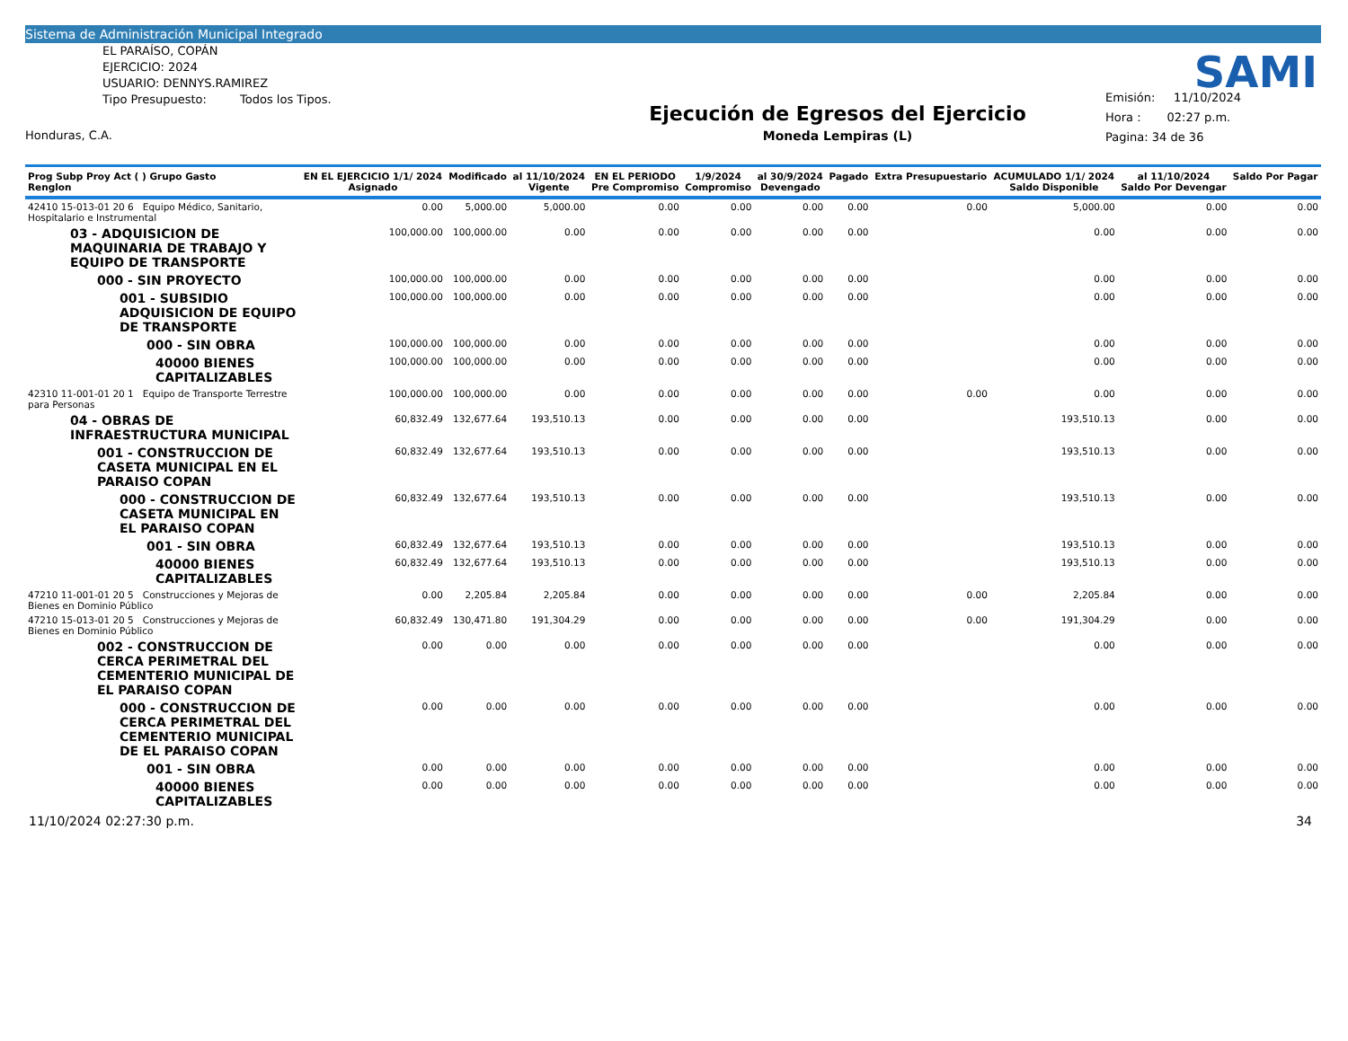Sistema de Administración Municipal Integrado
EL PARAÍSO, COPÁN
EJERCICIO: 2024
USUARIO: DENNYS.RAMIREZ
Tipo Presupuesto: Todos los Tipos.
Honduras, C.A.
Ejecución de Egresos del Ejercicio
Moneda Lempiras (L)
Emisión: 11/10/2024
Hora : 02:27 p.m.
Pagina: 34 de 36
SAMI
| Prog Subp Proy Act ( ) Grupo Gasto Renglon | EN EL EJERCICIO 1/1/ 2024 Asignado | Modificado | al 11/10/2024 Vigente | EN EL PERIODO Pre Compromiso | 1/9/2024 Compromiso | al 30/9/2024 Devengado | Pagado | Extra Presupuestario | ACUMULADO 1/1/ 2024 Saldo Disponible | al 11/10/2024 Saldo Por Devengar | Saldo Por Pagar |
| --- | --- | --- | --- | --- | --- | --- | --- | --- | --- | --- | --- |
| 42410 15-013-01 20 6 Equipo Médico, Sanitario, Hospitalario e Instrumental | 0.00 | 5,000.00 | 5,000.00 | 0.00 | 0.00 | 0.00 | 0.00 | 0.00 | 5,000.00 | 0.00 | 0.00 |
| 03 - ADQUISICION DE MAQUINARIA DE TRABAJO Y EQUIPO DE TRANSPORTE | 100,000.00 | 100,000.00 | 0.00 | 0.00 | 0.00 | 0.00 | 0.00 | | 0.00 | 0.00 | 0.00 |
| 000 - SIN PROYECTO | 100,000.00 | 100,000.00 | 0.00 | 0.00 | 0.00 | 0.00 | 0.00 | | 0.00 | 0.00 | 0.00 |
| 001 - SUBSIDIO ADQUISICION DE EQUIPO DE TRANSPORTE | 100,000.00 | 100,000.00 | 0.00 | 0.00 | 0.00 | 0.00 | 0.00 | | 0.00 | 0.00 | 0.00 |
| 000 - SIN OBRA | 100,000.00 | 100,000.00 | 0.00 | 0.00 | 0.00 | 0.00 | 0.00 | | 0.00 | 0.00 | 0.00 |
| 40000 BIENES CAPITALIZABLES | 100,000.00 | 100,000.00 | 0.00 | 0.00 | 0.00 | 0.00 | 0.00 | | 0.00 | 0.00 | 0.00 |
| 42310 11-001-01 20 1 Equipo de Transporte Terrestre para Personas | 100,000.00 | 100,000.00 | 0.00 | 0.00 | 0.00 | 0.00 | 0.00 | 0.00 | 0.00 | 0.00 | 0.00 |
| 04 - OBRAS DE INFRAESTRUCTURA MUNICIPAL | 60,832.49 | 132,677.64 | 193,510.13 | 0.00 | 0.00 | 0.00 | 0.00 | | 193,510.13 | 0.00 | 0.00 |
| 001 - CONSTRUCCION DE CASETA MUNICIPAL EN EL PARAISO COPAN | 60,832.49 | 132,677.64 | 193,510.13 | 0.00 | 0.00 | 0.00 | 0.00 | | 193,510.13 | 0.00 | 0.00 |
| 000 - CONSTRUCCION DE CASETA MUNICIPAL EN EL PARAISO COPAN | 60,832.49 | 132,677.64 | 193,510.13 | 0.00 | 0.00 | 0.00 | 0.00 | | 193,510.13 | 0.00 | 0.00 |
| 001 - SIN OBRA | 60,832.49 | 132,677.64 | 193,510.13 | 0.00 | 0.00 | 0.00 | 0.00 | | 193,510.13 | 0.00 | 0.00 |
| 40000 BIENES CAPITALIZABLES | 60,832.49 | 132,677.64 | 193,510.13 | 0.00 | 0.00 | 0.00 | 0.00 | | 193,510.13 | 0.00 | 0.00 |
| 47210 11-001-01 20 5 Construcciones y Mejoras de Bienes en Dominio Público | 0.00 | 2,205.84 | 2,205.84 | 0.00 | 0.00 | 0.00 | 0.00 | 0.00 | 2,205.84 | 0.00 | 0.00 |
| 47210 15-013-01 20 5 Construcciones y Mejoras de Bienes en Dominio Público | 60,832.49 | 130,471.80 | 191,304.29 | 0.00 | 0.00 | 0.00 | 0.00 | 0.00 | 191,304.29 | 0.00 | 0.00 |
| 002 - CONSTRUCCION DE CERCA PERIMETRAL DEL CEMENTERIO MUNICIPAL DE EL PARAISO COPAN | 0.00 | 0.00 | 0.00 | 0.00 | 0.00 | 0.00 | 0.00 | | 0.00 | 0.00 | 0.00 |
| 000 - CONSTRUCCION DE CERCA PERIMETRAL DEL CEMENTERIO MUNICIPAL DE EL PARAISO COPAN | 0.00 | 0.00 | 0.00 | 0.00 | 0.00 | 0.00 | 0.00 | | 0.00 | 0.00 | 0.00 |
| 001 - SIN OBRA | 0.00 | 0.00 | 0.00 | 0.00 | 0.00 | 0.00 | 0.00 | | 0.00 | 0.00 | 0.00 |
| 40000 BIENES CAPITALIZABLES | 0.00 | 0.00 | 0.00 | 0.00 | 0.00 | 0.00 | 0.00 | | 0.00 | 0.00 | 0.00 |
11/10/2024 02:27:30 p.m. 34